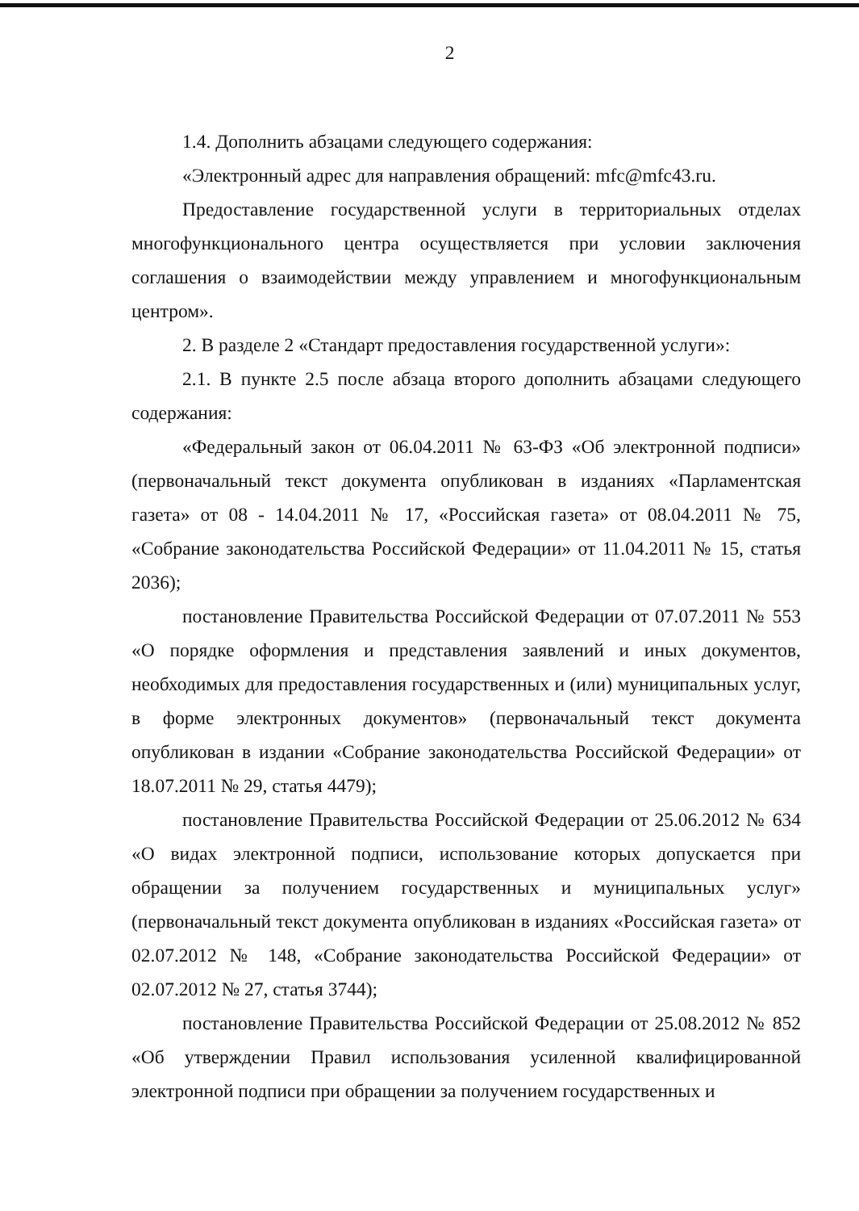2
1.4. Дополнить абзацами следующего содержания:
«Электронный адрес для направления обращений: mfc@mfc43.ru.
Предоставление государственной услуги в территориальных отделах многофункционального центра осуществляется при условии заключения соглашения о взаимодействии между управлением и многофункциональным центром».
2. В разделе 2 «Стандарт предоставления государственной услуги»:
2.1. В пункте 2.5 после абзаца второго дополнить абзацами следующего содержания:
«Федеральный закон от 06.04.2011 № 63-ФЗ «Об электронной подписи» (первоначальный текст документа опубликован в изданиях «Парламентская газета» от 08 - 14.04.2011 № 17, «Российская газета» от 08.04.2011 № 75, «Собрание законодательства Российской Федерации» от 11.04.2011 № 15, статья 2036);
постановление Правительства Российской Федерации от 07.07.2011 № 553 «О порядке оформления и представления заявлений и иных документов, необходимых для предоставления государственных и (или) муниципальных услуг, в форме электронных документов» (первоначальный текст документа опубликован в издании «Собрание законодательства Российской Федерации» от 18.07.2011 № 29, статья 4479);
постановление Правительства Российской Федерации от 25.06.2012 № 634 «О видах электронной подписи, использование которых допускается при обращении за получением государственных и муниципальных услуг» (первоначальный текст документа опубликован в изданиях «Российская газета» от 02.07.2012 № 148, «Собрание законодательства Российской Федерации» от 02.07.2012 № 27, статья 3744);
постановление Правительства Российской Федерации от 25.08.2012 № 852 «Об утверждении Правил использования усиленной квалифицированной электронной подписи при обращении за получением государственных и